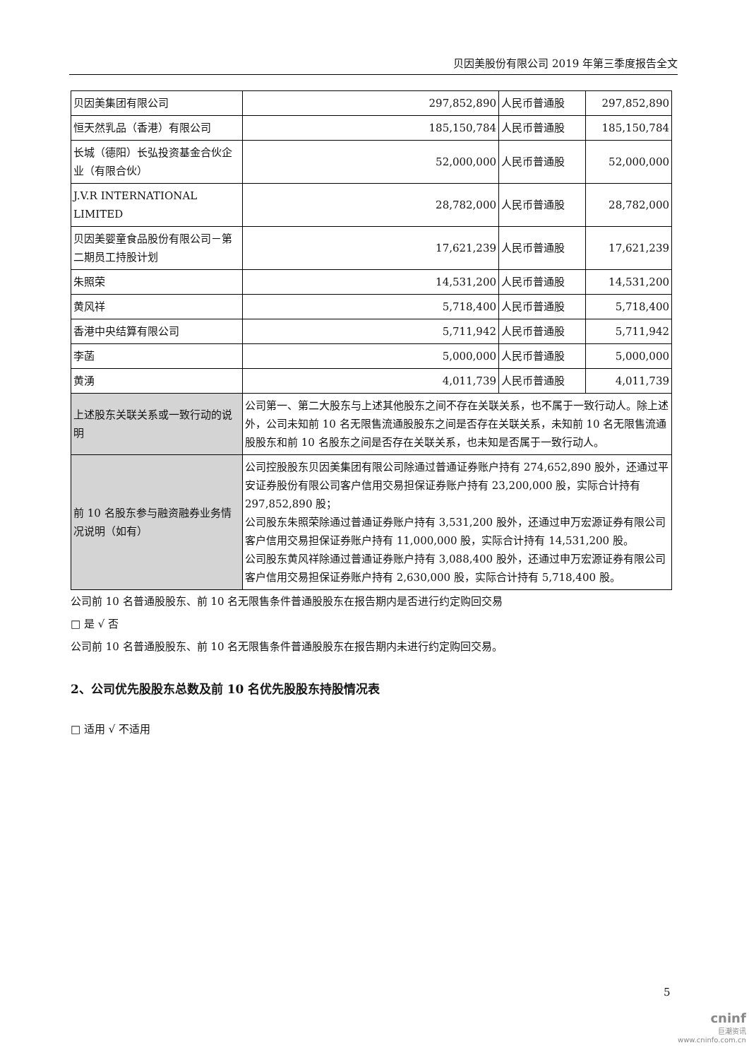贝因美股份有限公司 2019 年第三季度报告全文
| 贝因美集团有限公司 | 297,852,890 | 人民币普通股 | 297,852,890 |
| 恒天然乳品（香港）有限公司 | 185,150,784 | 人民币普通股 | 185,150,784 |
| 长城（德阳）长弘投资基金合伙企业（有限合伙） | 52,000,000 | 人民币普通股 | 52,000,000 |
| J.V.R INTERNATIONAL LIMITED | 28,782,000 | 人民币普通股 | 28,782,000 |
| 贝因美婴童食品股份有限公司－第二期员工持股计划 | 17,621,239 | 人民币普通股 | 17,621,239 |
| 朱照荣 | 14,531,200 | 人民币普通股 | 14,531,200 |
| 黄风祥 | 5,718,400 | 人民币普通股 | 5,718,400 |
| 香港中央结算有限公司 | 5,711,942 | 人民币普通股 | 5,711,942 |
| 李菡 | 5,000,000 | 人民币普通股 | 5,000,000 |
| 黄湧 | 4,011,739 | 人民币普通股 | 4,011,739 |
| 上述股东关联关系或一致行动的说明 | 公司第一、第二大股东与上述其他股东之间不存在关联关系，也不属于一致行动人。除上述外，公司未知前 10 名无限售流通股股东之间是否存在关联关系，未知前 10 名无限售流通股股东和前 10 名股东之间是否存在关联关系，也未知是否属于一致行动人。 | | |
| 前 10 名股东参与融资融券业务情况说明（如有） | 公司控股股东贝因美集团有限公司除通过普通证券账户持有 274,652,890 股外，还通过平安证券股份有限公司客户信用交易担保证券账户持有 23,200,000 股，实际合计持有 297,852,890 股； 公司股东朱照荣除通过普通证券账户持有 3,531,200 股外，还通过申万宏源证券有限公司客户信用交易担保证券账户持有 11,000,000 股，实际合计持有 14,531,200 股。 公司股东黄风祥除通过普通证券账户持有 3,088,400 股外，还通过申万宏源证券有限公司客户信用交易担保证券账户持有 2,630,000 股，实际合计持有 5,718,400 股。 | | |
公司前 10 名普通股股东、前 10 名无限售条件普通股股东在报告期内是否进行约定购回交易
□ 是 √ 否
公司前 10 名普通股股东、前 10 名无限售条件普通股股东在报告期内未进行约定购回交易。
2、公司优先股股东总数及前 10 名优先股股东持股情况表
□ 适用 √ 不适用
5
cninf
巨潮资讯
www.cninfo.com.cn